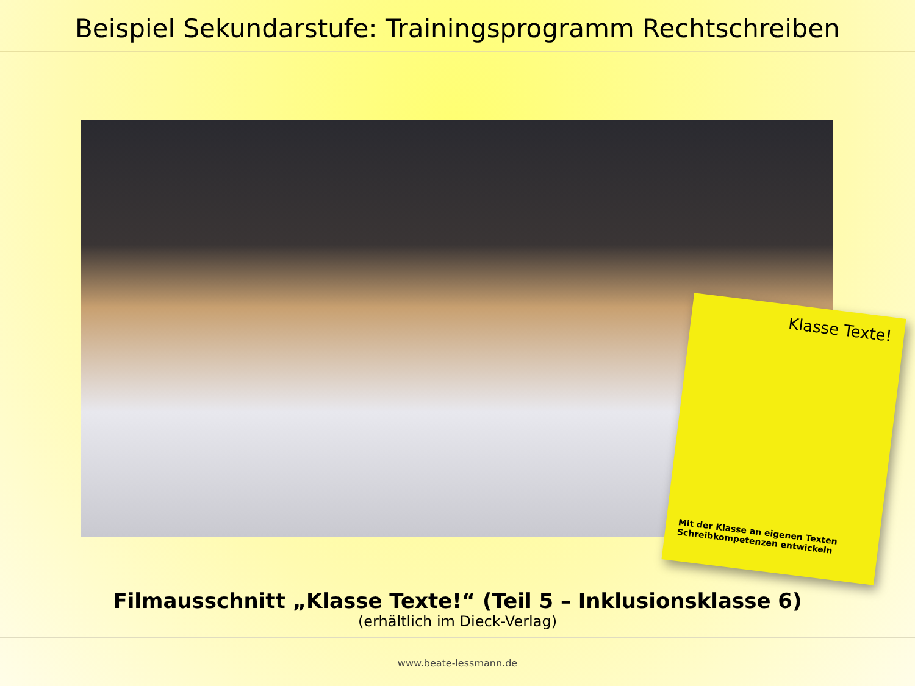Beispiel Sekundarstufe: Trainingsprogramm Rechtschreiben
Klasse Texte!
Mit der Klasse an eigenen Texten
Schreibkompetenzen entwickeln
Filmausschnitt „Klasse Texte!“ (Teil 5 – Inklusionsklasse 6)
(erhältlich im Dieck-Verlag)
www.beate-lessmann.de